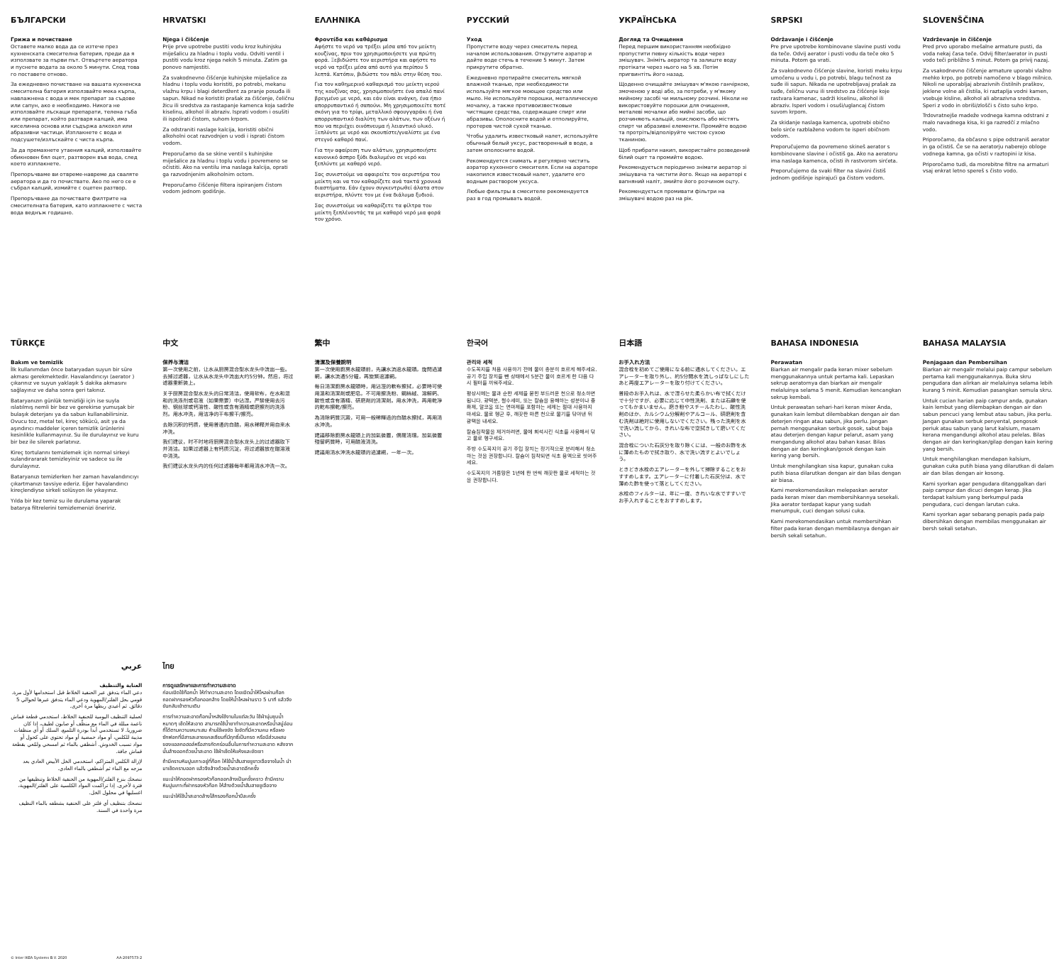БЪЛГАРСКИ
Грижа и почистване
Оставете малко вода да се изтече през кухненската смесителна батерия, преди да я използвате за първи път. Отвъртете аератора и пуснете водата за около 5 минути. След това го поставете отново.
За ежедневно почистване на вашата кухненска смесителна батерия използвайте мека кърпа, навлажнена с вода и мек препарат за съдове или сапун, ако е необходимо. Никога не използвайте лъскащи препарати, телена гъба или препарат, който разтваря калций, има киселинна основа или съдържа алкохол или абразивни частици. Изплакнете с вода и подсушете/излъскайте с чиста кърпа.
За да премахнете утаения калций, използвайте обикновен бял оцет, разтворен във вода, след което изплакнете.
Препоръчваме ви отвреме-навреме да сваляте аератора и да го почиствате. Ако по него се е събрал калций, измийте с оцетен разтвор.
Препоръчване да почиствате филтрите на смесителната батерия, като изплакнете с чиста вода веднъж годишно.
HRVATSKI
Njega i čišćenje
Prije prve upotrebe pustiti vodu kroz kuhinjsku miješalicu za hladnu i toplu vodu. Odviti ventil i pustiti vodu kroz njega nekih 5 minuta. Zatim ga ponovo namjestiti.
Za svakodnevno čišćenje kuhinjske miješalice za hladnu i toplu vodu koristiti, po potrebi, mekanu vlažnu krpu i blagi deterdžent za pranje posuđa ili sapun. Nikad ne koristiti prašak za čišćenje, čeličnu žicu ili sredstva za rastapanje kamenca koja sadrže kiselinu, alkohol ili abraziv. Isprati vodom i osušiti ili ispolirati čistom, suhom krpom.
Za odstraniti naslage kalcija, koristiti obični alkoholni ocat razvodnjen u vodi i isprati čistom vodom.
Preporučamo da se skine ventil s kuhinjske miješalice za hladnu i toplu vodu i povremeno se očistiti. Ako na ventilu ima naslaga kalcija, oprati ga razvodnjenim alkoholnim octom.
Preporučamo čišćenje filtera ispiranjem čistom vodom jednom godišnje.
ΕΛΛΗΝΙΚΑ
Φροντίδα και καθάρισμα
Αφήστε το νερό να τρέξει μέσα από τον μείκτη κουζίνας, πριν τον χρησιμοποιήσετε για πρώτη φορά. Ξεβιδώστε τον αεριστήρα και αφήστε το νερό να τρέξει μέσα από αυτό για περίπου 5 λεπτά. Κατόπιν, βιδώστε τον πάλι στην θέση του.
Για τον καθημερινό καθαρισμό του μείκτη νερού της κουζίνας σας, χρησιμοποιήστε ένα απαλό πανί βρεγμένο με νερό, και εάν είναι ανάγκη, ένα ήπιο απορρυπαντικό ή σαπούνι. Μη χρησιμοποιείτε ποτέ σκόνη για το τρίψι, μεταλλικό σφουγγαράκι ή ένα απορρυπαντικό διαλύτη των αλάτων, των οξέων ή που να περιέχει οινόπνευμα ή λειαντικό υλικό. Ξεπλύντε με νερό και σκουπίστε/γυαλίστε με ένα στεγνό καθαρό πανί.
Για την αφαίρεση των αλάτων, χρησιμοποιήστε κανονικό άσπρο ξύδι διαλυμένο σε νερό και ξεπλύντε με καθαρό νερό.
Σας συνιστούμε να αφαιρείτε τον αεριστήρα του μείκτη και να τον καθαρίζετε ανά τακτά χρονικά διαστήματα. Εάν έχουν συγκεντρωθεί άλατα στον αεριστήρα, πλύντε τον με ένα διάλυμα ξυδιού.
Σας συνιστούμε να καθαρίζετε τα φίλτρα του μείκτη ξεπλένοντάς τα με καθαρό νερό μια φορά τον χρόνο.
РУССКИЙ
Уход
Пропустите воду через смеситель перед началом использования. Открутите аэратор и дайте воде стечь в течение 5 минут. Затем прикрутите обратно.
Ежедневно протирайте смеситель мягкой влажной тканью, при необходимости используйте мягкое моющее средство или мыло. Не используйте порошки, металлическую мочалку, а также противоизвестковые чистящие средства, содержащие спирт или абразивы. Ополосните водой и отполируйте, протерев чистой сухой тканью.
Чтобы удалить известковый налет, используйте обычный белый уксус, растворенный в воде, а затем ополосните водой.
Рекомендуется снимать и регулярно чистить аэратор кухонного смесителя. Если на аэраторе накопился известковый налет, удалите его водным раствором уксуса.
Любые фильтры в смесителе рекомендуется раз в год промывать водой.
УКРАЇНСЬКА
Догляд та Очищення
Перед першим використанням необхідно пропустити певну кількість води через змішувач. Зніміть аератор та залиште воду протікати через нього на 5 хв. Потім пригвинтіть його назад.
Щоденно очищайте змішувач м'якою ганчіркою, змоченою у воді або, за потреби, у м'якому мийному засобі чи мильному розчині. Ніколи не використовуйте порошки для очищення, металеві мочалки або мийні засоби, що розчиняють кальцій, окислюють або містять спирт чи абразивні елементи. Промийте водою та протріть/відполіруйте чистою сухою тканиною.
Щоб прибрати накип, використайте розведений білий оцет та промийте водою.
Рекомендується періодично знімати аератор зі змішувача та чистити його. Якщо на аераторі є вапняний наліт, змийте його розчином оцту.
Рекомендується промивати фільтри на змішувачі водою раз на рік.
SRPSKI
Održavanje i čišćenje
Pre prve upotrebe kombinovane slavine pusti vodu da teče. Odvij aerator i pusti vodu da teče oko 5 minuta. Potom ga vrati.
Za svakodnevno čišćenje slavine, koristi meku krpu umočenu u vodu i, po potrebi, blagu tečnost za suđe ili sapun. Nikada ne upotrebljavaj prašak za suđe, čeličnu vunu ili sredstvo za čišćenje koje rastvara kamenac, sadrži kiselinu, alkohol ili abraziv. Isperi vodom i osuši/uglancaj čistom suvom krpom.
Za skidanje naslaga kamenca, upotrebi obično belo sirće razblaženo vodom te isperi običnom vodom.
Preporučujemo da povremeno skineš aerator s kombinovane slavine i očistiš ga. Ako na aeratoru ima naslaga kamenca, očisti ih rastvorom sirćeta.
Preporučujemo da svaki filter na slavini čistiš jednom godišnje ispirajući ga čistom vodom.
SLOVENŠČINA
Vzdrževanje in čiščenje
Pred prvo uporabo mešalne armature pusti, da voda nekaj časa teče. Odvij filter/aerator in pusti vodo teči približno 5 minut. Potem ga privij nazaj.
Za vsakodnevno čiščenje armature uporabi vlažno mehko krpo, po potrebi namočeno v blago milnico. Nikoli ne uporabljaj abrazivnih čistilnih praškov, jeklene volne ali čistila, ki raztaplja vodni kamen, vsebuje kisline, alkohol ali abrazivna sredstva. Speri z vodo in obriši/zlošči s čisto suho krpo.
Trdovratnejše madeže vodnega kamna odstrani z malo navadnega kisa, ki ga razredčí z mlačno vodo.
Priporočamo, da občasno s pipe odstraniš aerator in ga očistiš. Če se na aeratorju naberejo obloge vodnega kamna, ga očisti v raztopini iz kisa.
Priporočamo tudi, da morebitne filtre na armaturi vsaj enkrat letno spereš s čisto vodo.
TÜRKÇE
Bakım ve temizlik
İlk kullanımdan önce bataryadan suyun bir süre akması gerekmektedir. Havalandırıcıyı (aerator ) çıkarınız ve suyun yaklaşık 5 dakika akmasını sağlayınız ve daha sonra geri takınız.
Bataryanızın günlük temizliği için ise suyla ıslatılmış nemli bir bez ve gerekirse yumuşak bir bulaşık deterjanı ya da sabun kullanabilirsiniz. Ovucu toz, metal tel, kireç sökücü, asit ya da aşındırıcı maddeler içeren temizlik ürünlerini kesinlikle kullanmayınız. Su ile durulayınız ve kuru bir bez ile silerek parlatınız.
Kireç tortularını temizlemek için normal sirkeyi sulandırararak temizleyiniz ve sadece su ile durulayınız.
Bataryanızı temizlerken her zaman havalandırıcıyı çıkartmanızı tavsiye ederiz. Eğer havalandırıcı kireçlendiyse sirkeli solüsyon ile yıkayınız.
Yılda bir kez temiz su ile durulama yaparak batarya filtrelerini temizlemenizi öneririz.
中文
保养与清洁
第一次使用之前，让水从厨房混合型水龙头中流出一些。去掉过滤器，让水从水龙头中流出大约5分钟。然后，将过滤器重新装上。
关于厨房混合型水龙头的日常清洁，使用软布，在水和温和的洗涤剂或皂液（如果需要）中沾湿。严禁使用去污粉、钢丝球或钙溶性、酸性或含有酒精或磨擦剂的洗涤剂。用水冲洗，用洁净的干布擦干/擦亮。
去除沉积的钙质，使用普通的白醋，用水稀释并用自来水冲洗。
我们建议，时不时地将厨房混合型水龙头上的过滤器取下并清洁。如果过滤器上有钙质沉淀，将过滤器放在醋溶液中清洗。
我们建议水龙头内的任何过滤器每年都用清水冲洗一次。
繁中
清潔及保養說明
第一次使用廚房水龍頭前，先讓水流過水龍頭。旋開過濾網，讓水流通5分鐘，再旋緊過濾網。
每日清潔廚房水龍頭時，用沾溼的軟布擦拭，必要時可使用溫和清潔劑或肥皂。不可用擦洗粉、鋼絲絨、溶解鈣、酸性或含有酒精、研磨劑的清潔劑。用水沖洗，再用乾淨的乾布擦乾/擦亮。
為清除鈣質沉澱，可用一般稀釋過的白醋水擦拭，再用清水沖洗。
建議移除廚房水龍頭上的加氣裝置，偶爾清理。加氣裝置殘留鈣質時，可用醋液清洗。
建議用清水沖洗水龍頭的過濾網，一年一次。
한국어
관리와 세척
수도꼭지를 처음 사용하기 전에 물이 충분히 흐르게 해주세요. 공기 주입 장치를 뺀 상태에서 5분간 물이 흐르게 한 다음 다시 필터를 끼워주세요.
평상시에는 물과 순한 세제를 묻힌 부드러운 천으로 청소하면 됩니다. 광택분, 철수세미, 또는 칼슘을 용해하는 성분이나 중화제, 알코올 또는 연마제를 포함하는 세제는 절대 사용하지 마세요. 물로 헹군 후, 깨끗한 마른 천으로 물기를 닦아낸 뒤 광택을 내세요.
칼슘침착물을 제거하려면, 물에 희석시킨 식초를 사용해서 닦고 물로 헹구세요.
주방 수도꼭지의 공기 주입 장치는 정기적으로 분리해서 청소하는 것을 권장합니다. 칼슘이 침착되면 식초 용액으로 씻어주세요.
수도꼭지의 거름망은 1년에 한 번씩 깨끗한 물로 세척하는 것을 권장합니다.
日本語
お手入れ方法
混合栓を初めてご使用になる前に通水してください。エアレーターを取り外し、約5分間水を流しっぱなしにしたあと再度エアレーターを取り付けてください。
普段のお手入れは、水で湿らせた柔らかい布で拭くだけで十分ですが、必要に応じて中性洗剤、または石鹸を使ってもかまいません。磨き粉やスチールたわし、酸性洗剤のほか、カルシウム分解剤やアルコール、研磨剤を含む洗剤は絶対に使用しないでください。残った洗剤を水で洗い流してから、きれいな布で空拭きして磨いてください。
混合栓についた石灰分を取り除くには、一般のお酢を水に薄めたもので拭き取り、水で洗い流すとよいでしょう。
ときどき水栓のエアレーターを外して掃除することをおすすめします。エアレーターに付着した石灰分は、水で薄めた酢を使って落としてください。
水栓のフィルターは、年に一度、きれいな水ですすいでお手入れすることをおすすめします。
BAHASA INDONESIA
Perawatan
Biarkan air mengalir pada keran mixer sebelum menggunakannya untuk pertama kali. Lepaskan sekrup aeratornya dan biarkan air mengalir melaluinya selama 5 menit. Kemudian kencangkan sekrup kembali.
Untuk perawatan sehari-hari keran mixer Anda, gunakan kain lembut dilembabkan dengan air dan deterjen ringan atau sabun, jika perlu. Jangan pernah menggunakan serbuk gosok, sabut baja atau deterjen dengan kapur pelarut, asam yang mengandung alkohol atau bahan kasar. Bilas dengan air dan keringkan/gosok dengan kain kering yang bersih.
Untuk menghilangkan sisa kapur, gunakan cuka putih biasa dilarutkan dengan air dan bilas dengan air biasa.
Kami merekomendasikan melepaskan aerator pada keran mixer dan membersihkannya sesekali. Jika aerator terdapat kapur yang sudah menumpuk, cuci dengan solusi cuka.
Kami merekomendasikan untuk membersihkan filter pada keran dengan membilasnya dengan air bersih sekali setahun.
BAHASA MALAYSIA
Penjagaan dan Pembersihan
Biarkan air mengalir melalui paip campur sebelum pertama kali menggunakannya. Buka skru pengudara dan alirkan air melaluinya selama lebih kurang 5 minit. Kemudian pasangkan semula skru.
Untuk cucian harian paip campur anda, gunakan kain lembut yang dilembapkan dengan air dan sabun pencuci yang lembut atau sabun, jika perlu. Jangan gunakan serbuk penyental, pengosok periuk atau sabun yang larut kalsium, masam kerana mengandungi alkohol atau pelelas. Bilas dengan air dan keringkan/gilap dengan kain kering yang bersih.
Untuk menghilangkan mendapan kalsium, gunakan cuka putih biasa yang dilarutkan di dalam air dan bilas dengan air kosong.
Kami syorkan agar pengudara ditanggalkan dari paip campur dan dicuci dengan kerap. Jika terdapat kalsium yang berkumpul pada pengudara, cuci dengan larutan cuka.
Kami syorkan agar sebarang penapis pada paip dibersihkan dengan membilas menggunakan air bersh sekali setahun.
عربي
العناية والتنظيف
دعي الماء يتدفق عبر الحنفية الخلاط قبل استخدامها لأول مرة. قومي بحل الفلتر/المهوية ودعي الماء يتدفق عبرها لحوالي 5 دقائق. ثم أعيدي ربطها مرة أخرى.
لعملية التنظيف اليومية للحنفية الخلاط، استخدمي قطعة قماش ناعمة مبللة في الماء مع منظّف أو صابون لطيف، إذا كان ضروريا. لا تستخدمي أبداً بودرة التلميع، السلك أو أي منظفات مذيبة للكلس، أو مواد حمضية أو مواد تحتوي على كحول أو مواد تسبب الخدوش. أشطفي بالماء ثم امسحي ولمّعي بقطعة قماش جافة.
لإزالة الكلس المتراكم، استخدمي الخل الأبيض العادي بعد مزجه مع الماء ثم أشطفي بالماء العادي.
ننصحك بنزع الفلتر/المهوية من الحنفية الخلاط وتنظيفها من فترة لأخرى. إذا تراكمت المواد الكلسية على الفلتر/المهوية، اغسليها في محلول الخل.
ننصحك بتنظيف أي فلتر على الحنفية بشطفه بالماء النظيف مرة واحدة في السنة.
© Inter IKEA Systems B.V. 2020 AA-2097573-2
ไทย
การดูแลรักษาและการทำความสะอาด
ก่อนเปิดใช้ก๊อกน้ำ ให้ทำความสะอาด โดยเปิดน้ำให้ไหลผ่านก๊อก ถอดฝากรองหัวก๊อกออกล้าง โดยให้น้ำไหลผ่านราว 5 นาที แล้วจึงขันกลับเข้าตามเดิม
การทำความสะอาดก๊อกน้ำหลังใช้งานในแต่ละวัน ใช้ผ้านุ่มชุบน้ำหมาดๆ เช็ดให้สะอาด สามารถใช้น้ำยาทำความสะอาดหรือน้ำสบู่อ่อนที่ได้ตามความเหมาะสม ห้ามใช้ผงขัด ใยขัดที่มีความคม หรือผงซักฟอกที่มีสารละลายแคลเซียมที่มีฤทธิ์เป็นกรด หรือมีส่วนผสมของแอลกอฮอล์หรือสารกัดกร่อนอื่นในการทำความสะอาด หลังจากนั้นล้างออกด้วยน้ำสะอาด ใช้ผ้าเช็ดให้แห้งและขัดเงา
ถ้ามีคราบหินปูนเกาะอยู่ที่ก๊อก ให้ใช้น้ำส้มสายชูขาวเจือจางในน้ำ นำมาเช็ดคราบออก แล้วจึงล้างด้วยน้ำสะอาดอีกครั้ง
แนะนำให้ถอดฝากรองหัวก๊อกออกล้างเป็นครั้งคราว ถ้ามีคราบหินปูนเกาะที่ฝากรองหัวก๊อก ให้ล้างด้วยน้ำส้มสายชูเจือจาง
แนะนำให้ใช้น้ำสะอาดล้างไส้กรองก๊อกน้ำปีละครั้ง